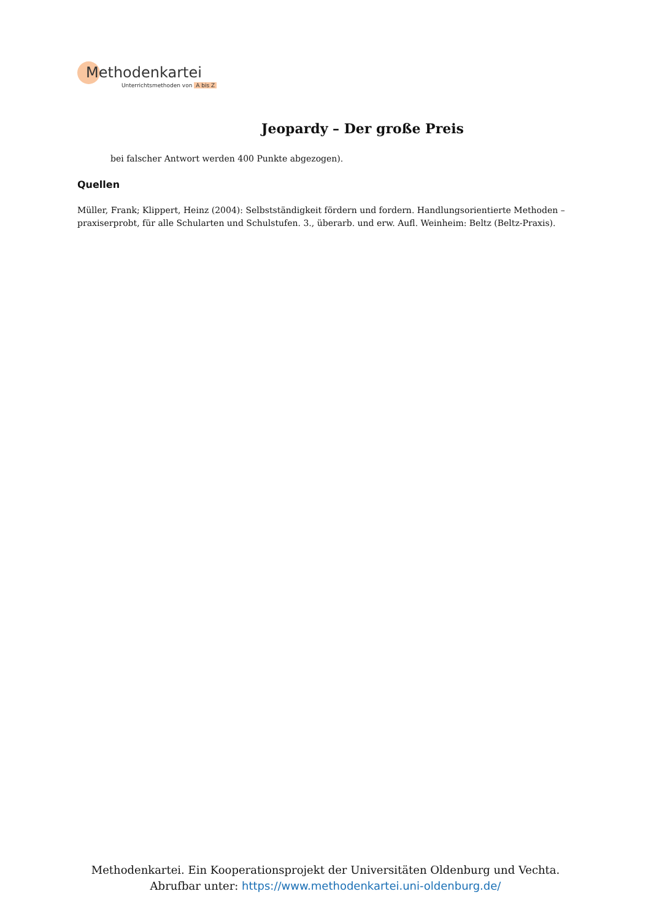Methodenkartei
Unterrichtsmethoden von A bis Z
Jeopardy – Der große Preis
bei falscher Antwort werden 400 Punkte abgezogen).
Quellen
Müller, Frank; Klippert, Heinz (2004): Selbstständigkeit fördern und fordern. Handlungsorientierte Methoden – praxiserprobt, für alle Schularten und Schulstufen. 3., überarb. und erw. Aufl. Weinheim: Beltz (Beltz-Praxis).
Methodenkartei. Ein Kooperationsprojekt der Universitäten Oldenburg und Vechta.
Abrufbar unter: https://www.methodenkartei.uni-oldenburg.de/